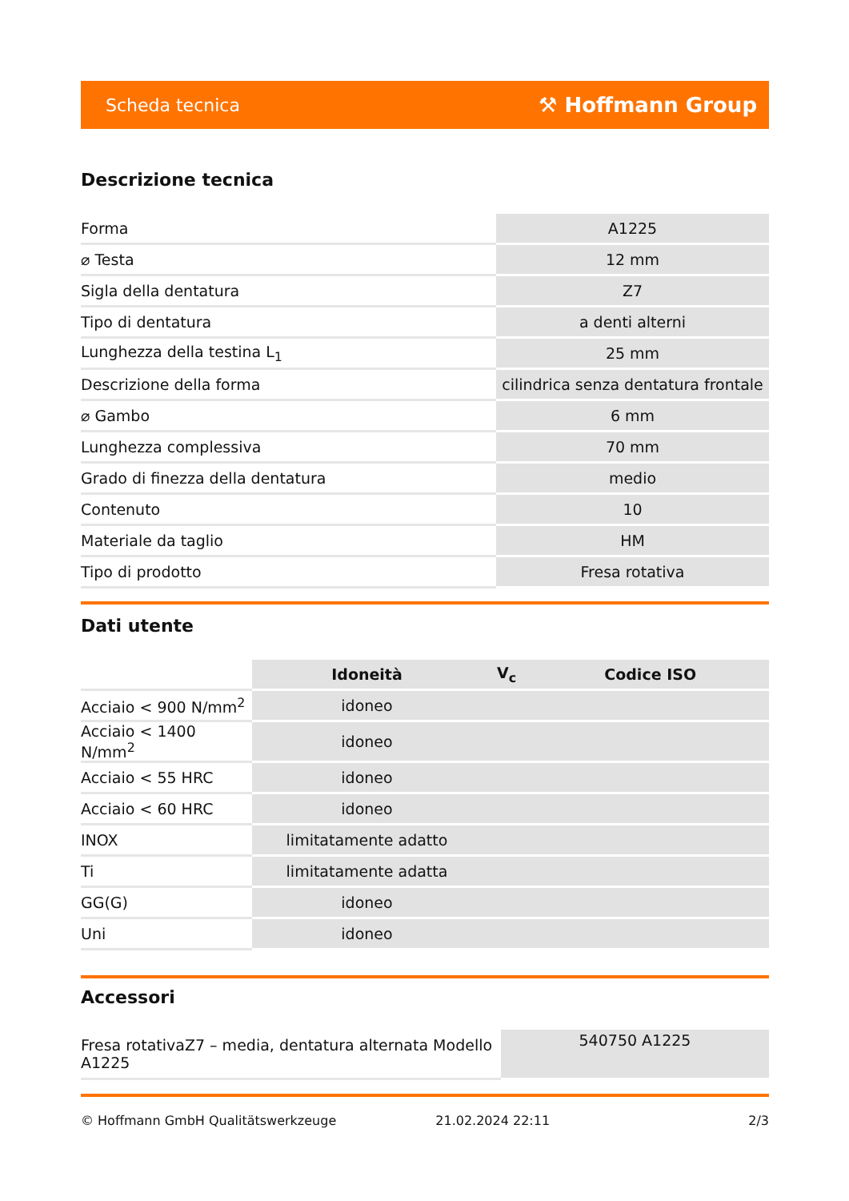Scheda tecnica ⚒ Hoffmann Group
Descrizione tecnica
| Forma | A1225 |
| ⌀ Testa | 12 mm |
| Sigla della dentatura | Z7 |
| Tipo di dentatura | a denti alterni |
| Lunghezza della testina L<sub>1</sub> | 25 mm |
| Descrizione della forma | cilindrica senza dentatura frontale |
| ⌀ Gambo | 6 mm |
| Lunghezza complessiva | 70 mm |
| Grado di finezza della dentatura | medio |
| Contenuto | 10 |
| Materiale da taglio | HM |
| Tipo di prodotto | Fresa rotativa |
Dati utente
| | Idoneità | V<sub>c</sub> | Codice ISO |
| --- | --- | --- | --- |
| Acciaio < 900 N/mm<sup>2</sup> | idoneo | | |
| Acciaio < 1400 N/mm<sup>2</sup> | idoneo | | |
| Acciaio < 55 HRC | idoneo | | |
| Acciaio < 60 HRC | idoneo | | |
| INOX | limitatamente adatto | | |
| Ti | limitatamente adatta | | |
| GG(G) | idoneo | | |
| Uni | idoneo | | |
Accessori
| Fresa rotativaZ7 – media, dentatura alternata Modello A1225 | 540750 A1225 |
© Hoffmann GmbH Qualitätswerkzeuge 21.02.2024 22:11 2/3